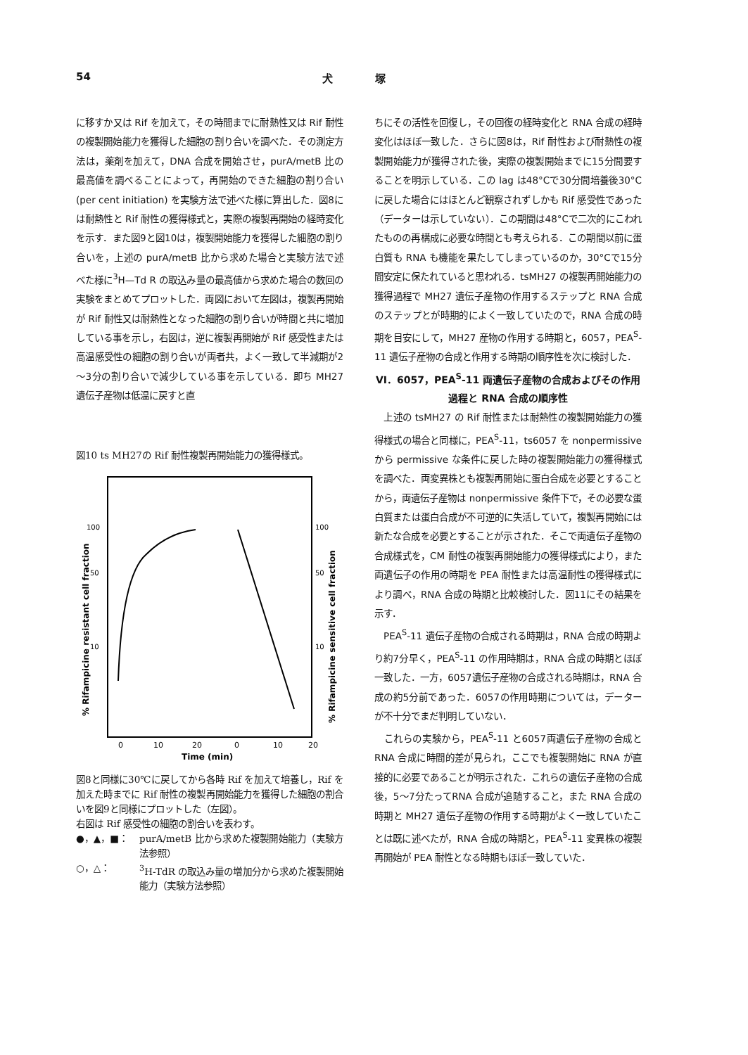54 犬　　　　塚
に移すか又は Rif を加えて，その時間までに耐熱性又は Rif 耐性の複製開始能力を獲得した細胞の割り合いを調べた．その測定方法は，薬剤を加えて，DNA 合成を開始させ，purA/metB 比の最高値を調べることによって，再開始のできた細胞の割り合い (per cent initiation) を実験方法で述べた様に算出した．図8には耐熱性と Rif 耐性の獲得様式と，実際の複製再開始の経時変化を示す．また図9と図10は，複製開始能力を獲得した細胞の割り合いを，上述の purA/metB 比から求めた場合と実験方法で述べた様に<sup>3</sup>H—Td R の取込み量の最高値から求めた場合の数回の実験をまとめてプロットした．両図において左図は，複製再開始が Rif 耐性又は耐熱性となった細胞の割り合いが時間と共に増加している事を示し，右図は，逆に複製再開始が Rif 感受性または高温感受性の細胞の割り合いが両者共，よく一致して半減期が2～3分の割り合いで減少している事を示している．即ち MH27 遺伝子産物は低温に戻すと直
図10 ts MH27の Rif 耐性複製再開始能力の獲得様式。
0
10
20
0
10
20
Time (min)
100
50
10
100
50
10
% Rifampicine resistant cell fraction
% Rifampicine sensitive cell fraction
図8と同様に30℃に戻してから各時 Rif を加えて培養し，Rif を加えた時までに Rif 耐性の複製再開始能力を獲得した細胞の割合いを図9と同様にプロットした（左図）。
右図は Rif 感受性の細胞の割合いを表わす。
●，▲，■： purA/metB 比から求めた複製開始能力（実験方法参照）
○，△：<sup>3</sup>H-TdR の取込み量の増加分から求めた複製開始能力（実験方法参照）
ちにその活性を回復し，その回復の経時変化と RNA 合成の経時変化はほぼ一致した．さらに図8は，Rif 耐性および耐熱性の複製開始能力が獲得された後，実際の複製開始までに15分間要することを明示している．この lag は48°Cで30分間培養後30°Cに戻した場合にはほとんど観察されずしかも Rif 感受性であった（データーは示していない）．この期間は48°Cで二次的にこわれたものの再構成に必要な時間とも考えられる．この期間以前に蛋白質も RNA も機能を果たしてしまっているのか，30°Cで15分間安定に保たれていると思われる．tsMH27 の複製再開始能力の獲得過程で MH27 遺伝子産物の作用するステップと RNA 合成のステップとが時期的によく一致していたので，RNA 合成の時期を目安にして，MH27 産物の作用する時期と，6057，PEA<sup>S</sup>-11 遺伝子産物の合成と作用する時期の順序性を次に検討した．
VI．6057，PEA<sup>S</sup>-11 両遺伝子産物の合成およびその作用過程と RNA 合成の順序性
　上述の tsMH27 の Rif 耐性または耐熱性の複製開始能力の獲得様式の場合と同様に，PEA<sup>S</sup>-11，ts6057 を nonpermissive から permissive な条件に戻した時の複製開始能力の獲得様式を調べた．両変異株とも複製再開始に蛋白合成を必要とすることから，両遺伝子産物は nonpermissive 条件下で，その必要な蛋白質または蛋白合成が不可逆的に失活していて，複製再開始には新たな合成を必要とすることが示された．そこで両遺伝子産物の合成様式を，CM 耐性の複製再開始能力の獲得様式により，また両遺伝子の作用の時期を PEA 耐性または高温耐性の獲得様式により調べ，RNA 合成の時期と比較検討した．図11にその結果を示す．
　PEA<sup>S</sup>-11 遺伝子産物の合成される時期は，RNA 合成の時期より約7分早く，PEA<sup>S</sup>-11 の作用時期は，RNA 合成の時期とほぼ一致した．一方，6057遺伝子産物の合成される時期は，RNA 合成の約5分前であった．6057の作用時期については，データーが不十分でまだ判明していない．
　これらの実験から，PEA<sup>S</sup>-11 と6057両遺伝子産物の合成と RNA 合成に時間的差が見られ，ここでも複製開始に RNA が直接的に必要であることが明示された．これらの遺伝子産物の合成後，5～7分たってRNA 合成が追随すること，また RNA 合成の時期と MH27 遺伝子産物の作用する時期がよく一致していたことは既に述べたが，RNA 合成の時期と，PEA<sup>S</sup>-11 変異株の複製再開始が PEA 耐性となる時期もほぼ一致していた．